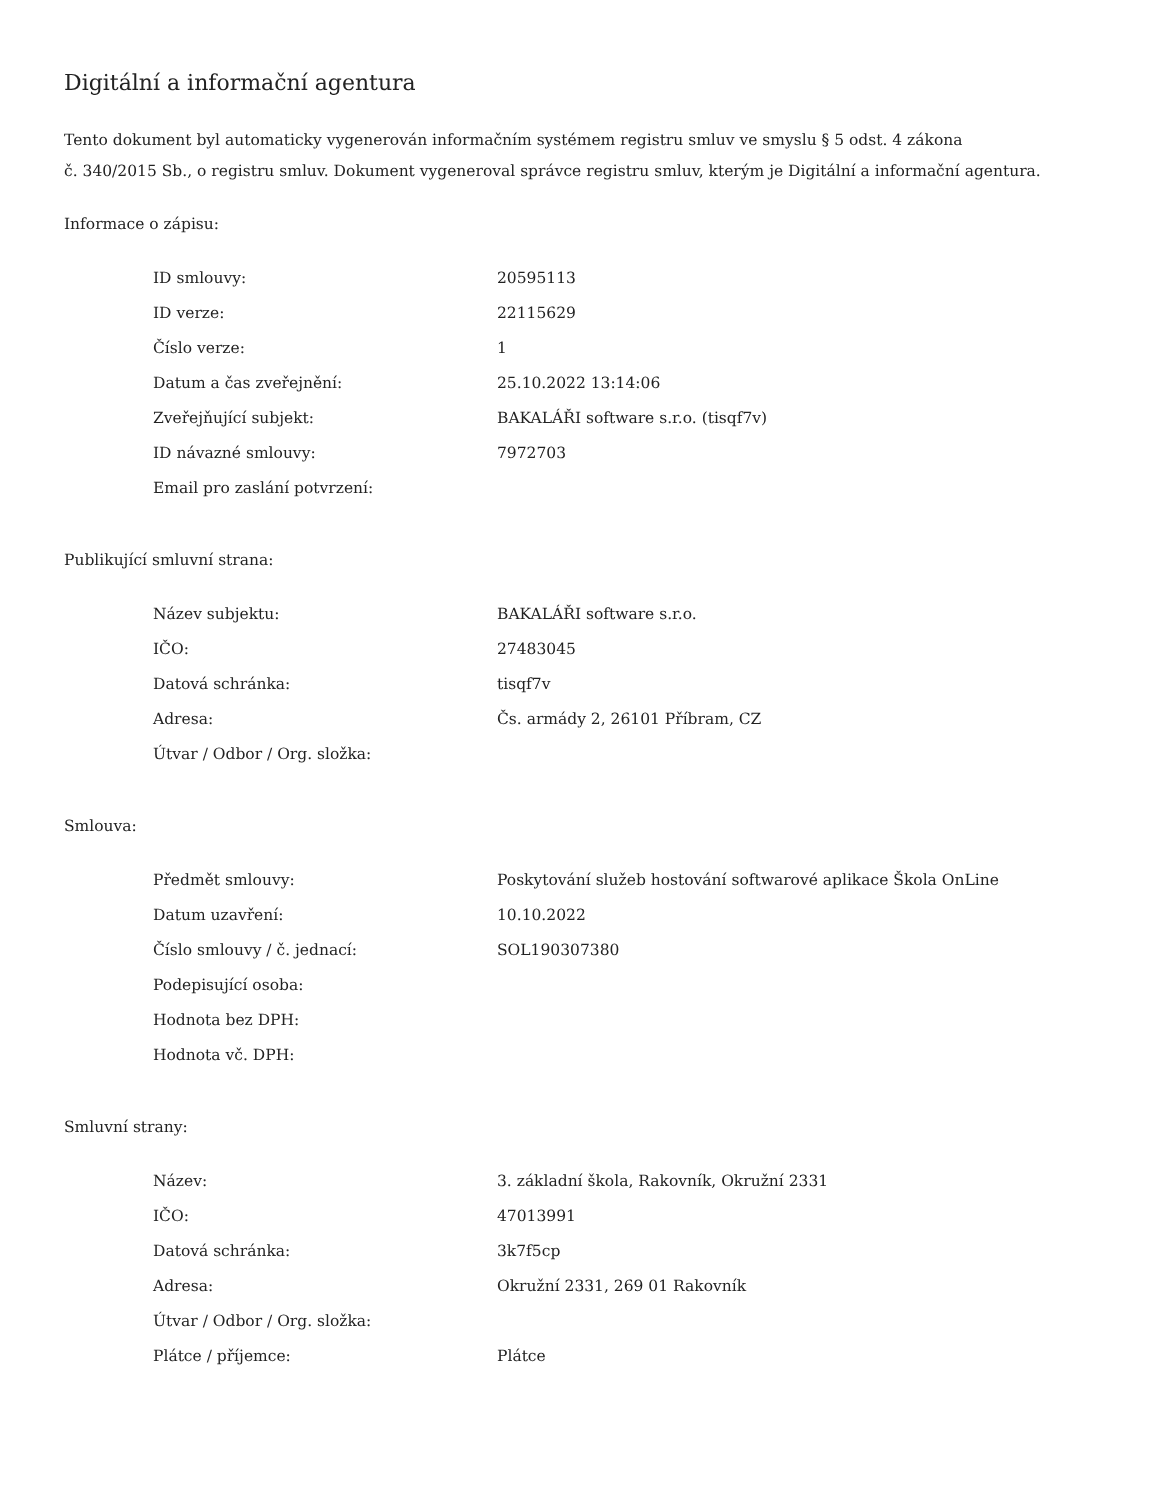Digitální a informační agentura
Tento dokument byl automaticky vygenerován informačním systémem registru smluv ve smyslu § 5 odst. 4 zákona
č. 340/2015 Sb., o registru smluv. Dokument vygeneroval správce registru smluv, kterým je Digitální a informační agentura.
Informace o zápisu:
| ID smlouvy: | 20595113 |
| ID verze: | 22115629 |
| Číslo verze: | 1 |
| Datum a čas zveřejnění: | 25.10.2022 13:14:06 |
| Zveřejňující subjekt: | BAKALÁŘI software s.r.o. (tisqf7v) |
| ID návazné smlouvy: | 7972703 |
| Email pro zaslání potvrzení: | |
Publikující smluvní strana:
| Název subjektu: | BAKALÁŘI software s.r.o. |
| IČO: | 27483045 |
| Datová schránka: | tisqf7v |
| Adresa: | Čs. armády 2, 26101 Příbram, CZ |
| Útvar / Odbor / Org. složka: | |
Smlouva:
| Předmět smlouvy: | Poskytování služeb hostování softwarové aplikace Škola OnLine |
| Datum uzavření: | 10.10.2022 |
| Číslo smlouvy / č. jednací: | SOL190307380 |
| Podepisující osoba: | |
| Hodnota bez DPH: | |
| Hodnota vč. DPH: | |
Smluvní strany:
| Název: | 3. základní škola, Rakovník, Okružní 2331 |
| IČO: | 47013991 |
| Datová schránka: | 3k7f5cp |
| Adresa: | Okružní 2331, 269 01 Rakovník |
| Útvar / Odbor / Org. složka: | |
| Plátce / příjemce: | Plátce |